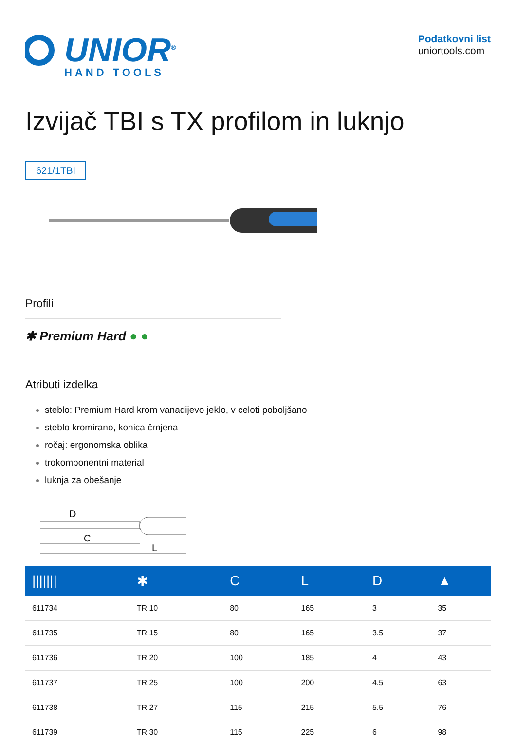UNIOR<sup>®</sup>
HAND TOOLS
Podatkovni list
uniortools.com
Izvijač TBI s TX profilom in luknjo
621/1TBI
Profili
✱ Premium Hard ● ●
Atributi izdelka
steblo: Premium Hard krom vanadijevo jeklo, v celoti poboljšano
steblo kromirano, konica črnjena
ročaj: ergonomska oblika
trokomponentni material
luknja za obešanje
D
C
L
| /////// | ✱ | C | L | D | ▲ |
| --- | --- | --- | --- | --- | --- |
| 611734 | TR 10 | 80 | 165 | 3 | 35 |
| 611735 | TR 15 | 80 | 165 | 3.5 | 37 |
| 611736 | TR 20 | 100 | 185 | 4 | 43 |
| 611737 | TR 25 | 100 | 200 | 4.5 | 63 |
| 611738 | TR 27 | 115 | 215 | 5.5 | 76 |
| 611739 | TR 30 | 115 | 225 | 6 | 98 |